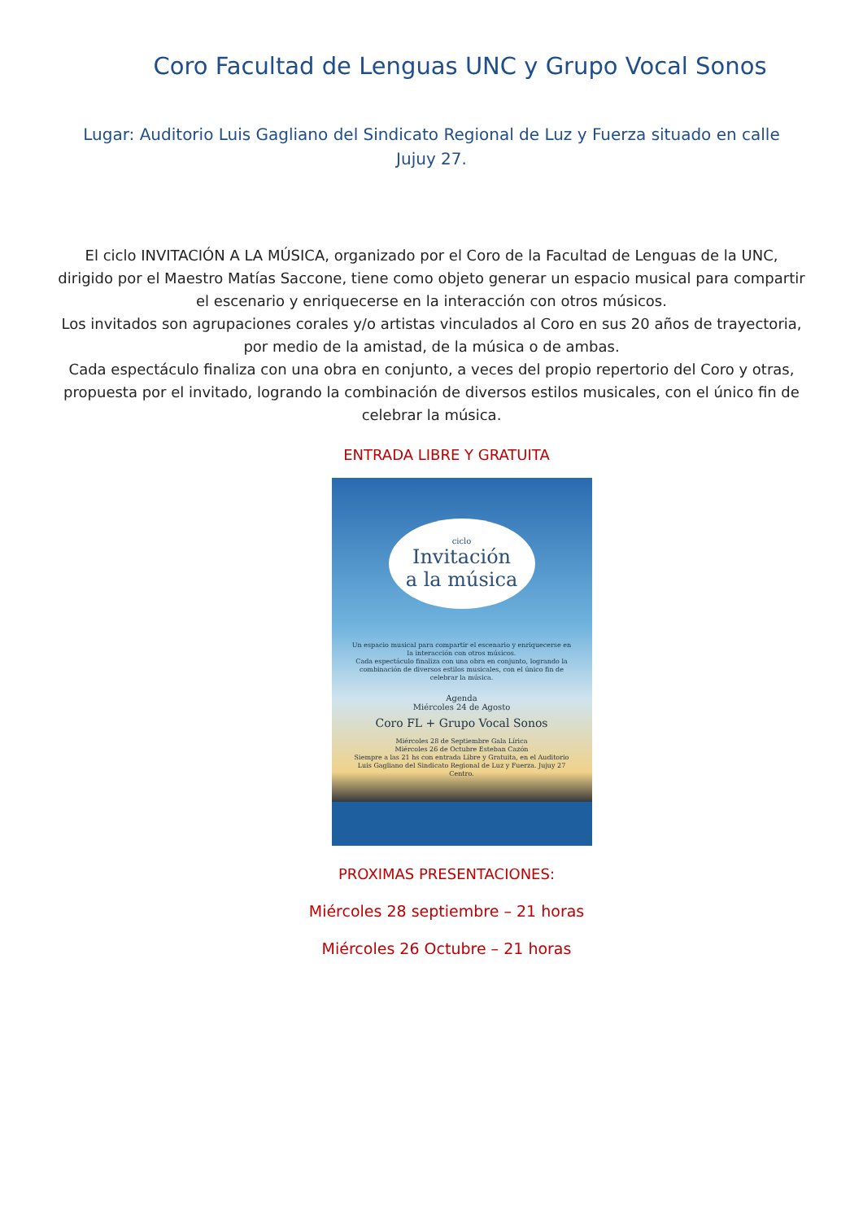Coro Facultad de Lenguas UNC y Grupo Vocal Sonos
Lugar: Auditorio Luis Gagliano del Sindicato Regional de Luz y Fuerza situado en calle Jujuy 27.
El ciclo INVITACIÓN A LA MÚSICA, organizado por el Coro de la Facultad de Lenguas de la UNC, dirigido por el Maestro Matías Saccone, tiene como objeto generar un espacio musical para compartir el escenario y enriquecerse en la interacción con otros músicos.
Los invitados son agrupaciones corales y/o artistas vinculados al Coro en sus 20 años de trayectoria, por medio de la amistad, de la música o de ambas.
Cada espectáculo finaliza con una obra en conjunto, a veces del propio repertorio del Coro y otras, propuesta por el invitado, logrando la combinación de diversos estilos musicales, con el único fin de celebrar la música.
ENTRADA LIBRE Y GRATUITA
ciclo
Invitación
a la música
Un espacio musical para compartir el escenario y enriquecerse en la interacción con otros músicos.
Cada espectáculo finaliza con una obra en conjunto, logrando la combinación de diversos estilos musicales, con el único fin de celebrar la música.
Agenda
Miércoles 24 de Agosto
Coro FL + Grupo Vocal Sonos
Miércoles 28 de Septiembre Gala Lírica
Miércoles 26 de Octubre Esteban Cazón
Siempre a las 21 hs con entrada Libre y Gratuita, en el Auditorio Luis Gagliano del Sindicato Regional de Luz y Fuerza. Jujuy 27 Centro.
PROXIMAS PRESENTACIONES:
Miércoles 28 septiembre – 21 horas
Miércoles 26 Octubre – 21 horas